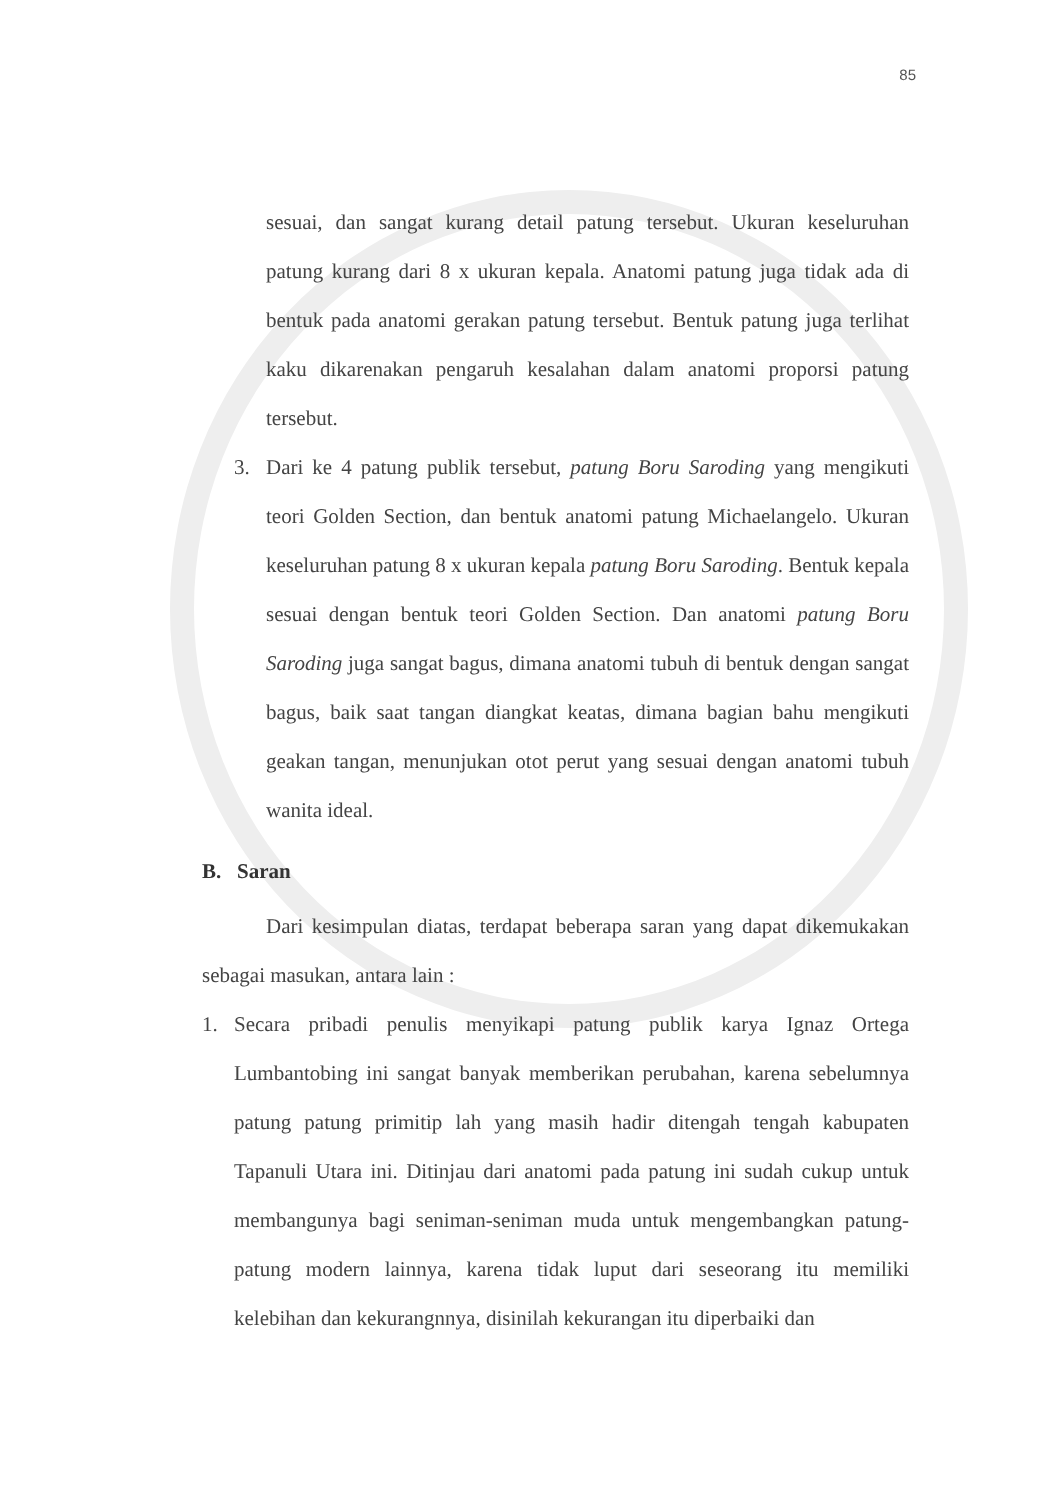85
sesuai, dan sangat kurang detail patung tersebut. Ukuran keseluruhan patung kurang dari 8 x ukuran kepala. Anatomi patung juga tidak ada di bentuk pada anatomi gerakan patung tersebut. Bentuk patung juga terlihat kaku dikarenakan pengaruh kesalahan dalam anatomi proporsi patung tersebut.
3. Dari ke 4 patung publik tersebut, patung Boru Saroding yang mengikuti teori Golden Section, dan bentuk anatomi patung Michaelangelo. Ukuran keseluruhan patung 8 x ukuran kepala patung Boru Saroding. Bentuk kepala sesuai dengan bentuk teori Golden Section. Dan anatomi patung Boru Saroding juga sangat bagus, dimana anatomi tubuh di bentuk dengan sangat bagus, baik saat tangan diangkat keatas, dimana bagian bahu mengikuti geakan tangan, menunjukan otot perut yang sesuai dengan anatomi tubuh wanita ideal.
B. Saran
Dari kesimpulan diatas, terdapat beberapa saran yang dapat dikemukakan sebagai masukan, antara lain :
1. Secara pribadi penulis menyikapi patung publik karya Ignaz Ortega Lumbantobing ini sangat banyak memberikan perubahan, karena sebelumnya patung patung primitip lah yang masih hadir ditengah tengah kabupaten Tapanuli Utara ini. Ditinjau dari anatomi pada patung ini sudah cukup untuk membangunya bagi seniman-seniman muda untuk mengembangkan patung-patung modern lainnya, karena tidak luput dari seseorang itu memiliki kelebihan dan kekurangnnya, disinilah kekurangan itu diperbaiki dan